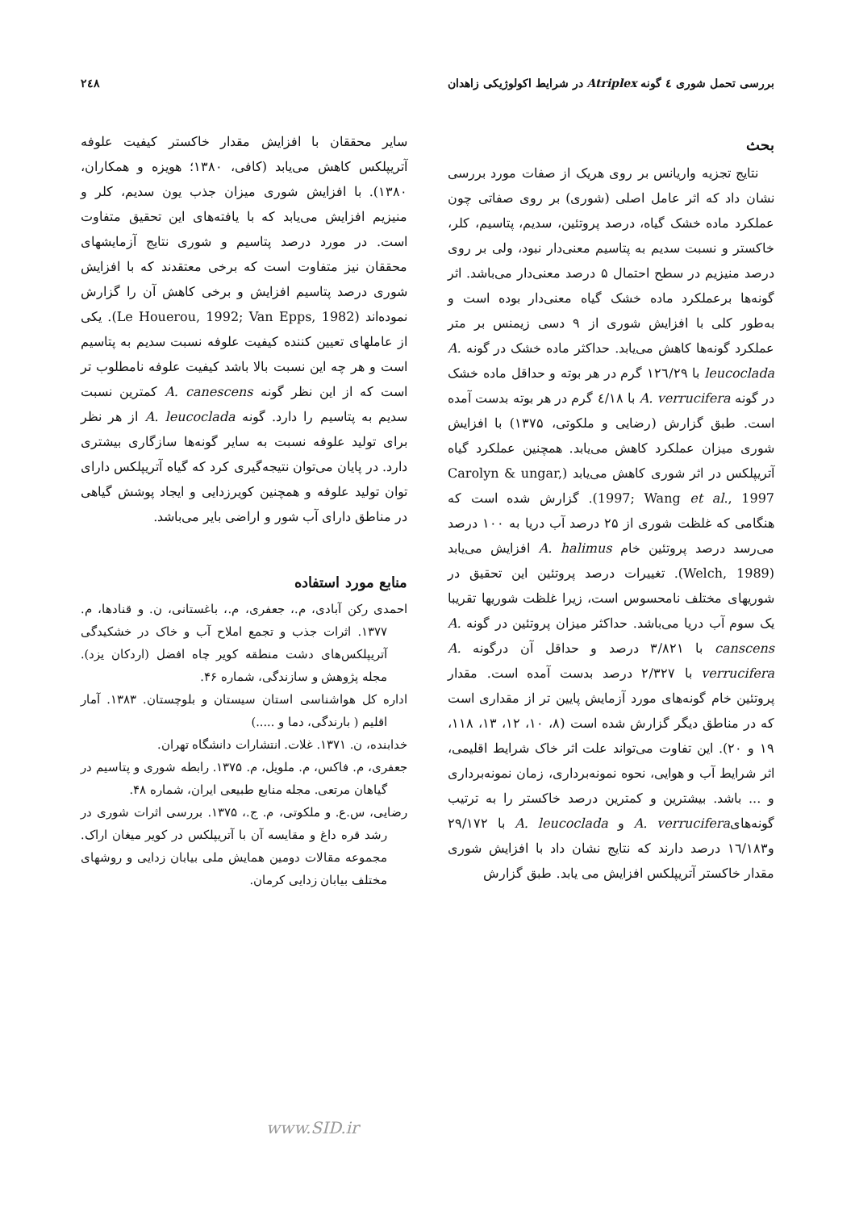بررسی تحمل شوری ٤ گونه Atriplex در شرایط اکولوژیکی زاهدان ۲٤۸
بحث
نتایج تجزیه واریانس بر روی هریک از صفات مورد بررسی نشان داد که اثر عامل اصلی (شوری) بر روی صفاتی چون عملکرد ماده خشک گیاه، درصد پروتئین، سدیم، پتاسیم، کلر، خاکستر و نسبت سدیم به پتاسیم معنی‌دار نبود، ولی بر روی درصد منیزیم در سطح احتمال ۵ درصد معنی‌دار می‌باشد. اثر گونه‌ها برعملکرد ماده خشک گیاه معنی‌دار بوده است و به‌طور کلی با افزایش شوری از ۹ دسی زیمنس بر متر عملکرد گونه‌ها کاهش می‌یابد. حداکثر ماده خشک در گونه A. leucoclada با ۱۲٦/۲۹ گرم در هر بوته و حداقل ماده خشک در گونه A. verrucifera با ٤/۱۸ گرم در هر بوته بدست آمده است. طبق گزارش (رضایی و ملکوتی، ۱۳۷۵) با افزایش شوری میزان عملکرد کاهش می‌یابد. همچنین عملکرد گیاه آتریپلکس در اثر شوری کاهش می‌یابد (Carolyn & ungar, 1997; Wang et al., 1997). گزارش شده است که هنگامی که غلظت شوری از ۲۵ درصد آب دریا به ۱۰۰ درصد می‌رسد درصد پروتئین خام A. halimus افزایش می‌یابد (Welch, 1989). تغییرات درصد پروتئین این تحقیق در شوریهای مختلف نامحسوس است، زیرا غلظت شوریها تقریبا یک سوم آب دریا می‌باشد. حداکثر میزان پروتئین در گونه A. canscens با ۳/۸۲۱ درصد و حداقل آن درگونه A. verrucifera با ۲/۳۲۷ درصد بدست آمده است. مقدار پروتئین خام گونه‌های مورد آزمایش پایین تر از مقداری است که در مناطق دیگر گزارش شده است (۸، ۱۰، ۱۲، ۱۳، ۱۱۸، ۱۹ و ۲۰). این تفاوت می‌تواند علت اثر خاک شرایط اقلیمی، اثر شرایط آب و هوایی، نحوه نمونه‌برداری، زمان نمونه‌برداری و ... باشد. بیشترین و کمترین درصد خاکستر را به ترتیب گونه‌هایA. verrucifera و A. leucoclada با ۲۹/۱۷۲ و۱٦/۱۸۳ درصد دارند که نتایج نشان داد با افزایش شوری مقدار خاکستر آتریپلکس افزایش می یابد. طبق گزارش
سایر محققان با افزایش مقدار خاکستر کیفیت علوفه آتریپلکس کاهش می‌یابد (کافی، ۱۳۸۰؛ هویزه و همکاران، ۱۳۸۰). با افزایش شوری میزان جذب یون سدیم، کلر و منیزیم افزایش می‌یابد که با یافته‌های این تحقیق متفاوت است. در مورد درصد پتاسیم و شوری نتایج آزمایشهای محققان نیز متفاوت است که برخی معتقدند که با افزایش شوری درصد پتاسیم افزایش و برخی کاهش آن را گزارش نموده‌اند (Le Houerou, 1992; Van Epps, 1982). یکی از عاملهای تعیین کننده کیفیت علوفه نسبت سدیم به پتاسیم است و هر چه این نسبت بالا باشد کیفیت علوفه نامطلوب تر است که از این نظر گونه A. canescens کمترین نسبت سدیم به پتاسیم را دارد. گونه A. leucoclada از هر نظر برای تولید علوفه نسبت به سایر گونه‌ها سازگاری بیشتری دارد. در پایان می‌توان نتیجه‌گیری کرد که گیاه آتریپلکس دارای توان تولید علوفه و همچنین کویرزدایی و ایجاد پوشش گیاهی در مناطق دارای آب شور و اراضی بایر می‌باشد.
منابع مورد استفاده
احمدی رکن آبادی، م.، جعفری، م.، باغستانی، ن. و قنادها، م. ۱۳۷۷. اثرات جذب و تجمع املاح آب و خاک در خشکیدگی آتریپلکس‌های دشت منطقه کویر چاه افضل (اردکان یزد). مجله پژوهش و سازندگی، شماره ۴۶.
اداره کل هواشناسی استان سیستان و بلوچستان. ۱۳۸۳. آمار اقلیم ( بارندگی، دما و .....)
خدابنده، ن. ۱۳۷۱. غلات. انتشارات دانشگاه تهران.
جعفری، م. فاکس، م. ملویل، م. ۱۳۷۵. رابطه شوری و پتاسیم در گیاهان مرتعی. مجله منابع طبیعی ایران، شماره ۴۸.
رضایی، س.ع. و ملکوتی، م. ج.، ۱۳۷۵. بررسی اثرات شوری در رشد قره داغ و مقایسه آن با آتریپلکس در کویر میغان اراک. مجموعه مقالات دومین همایش ملی بیابان زدایی و روشهای مختلف بیابان زدایی کرمان.
www.SID.ir